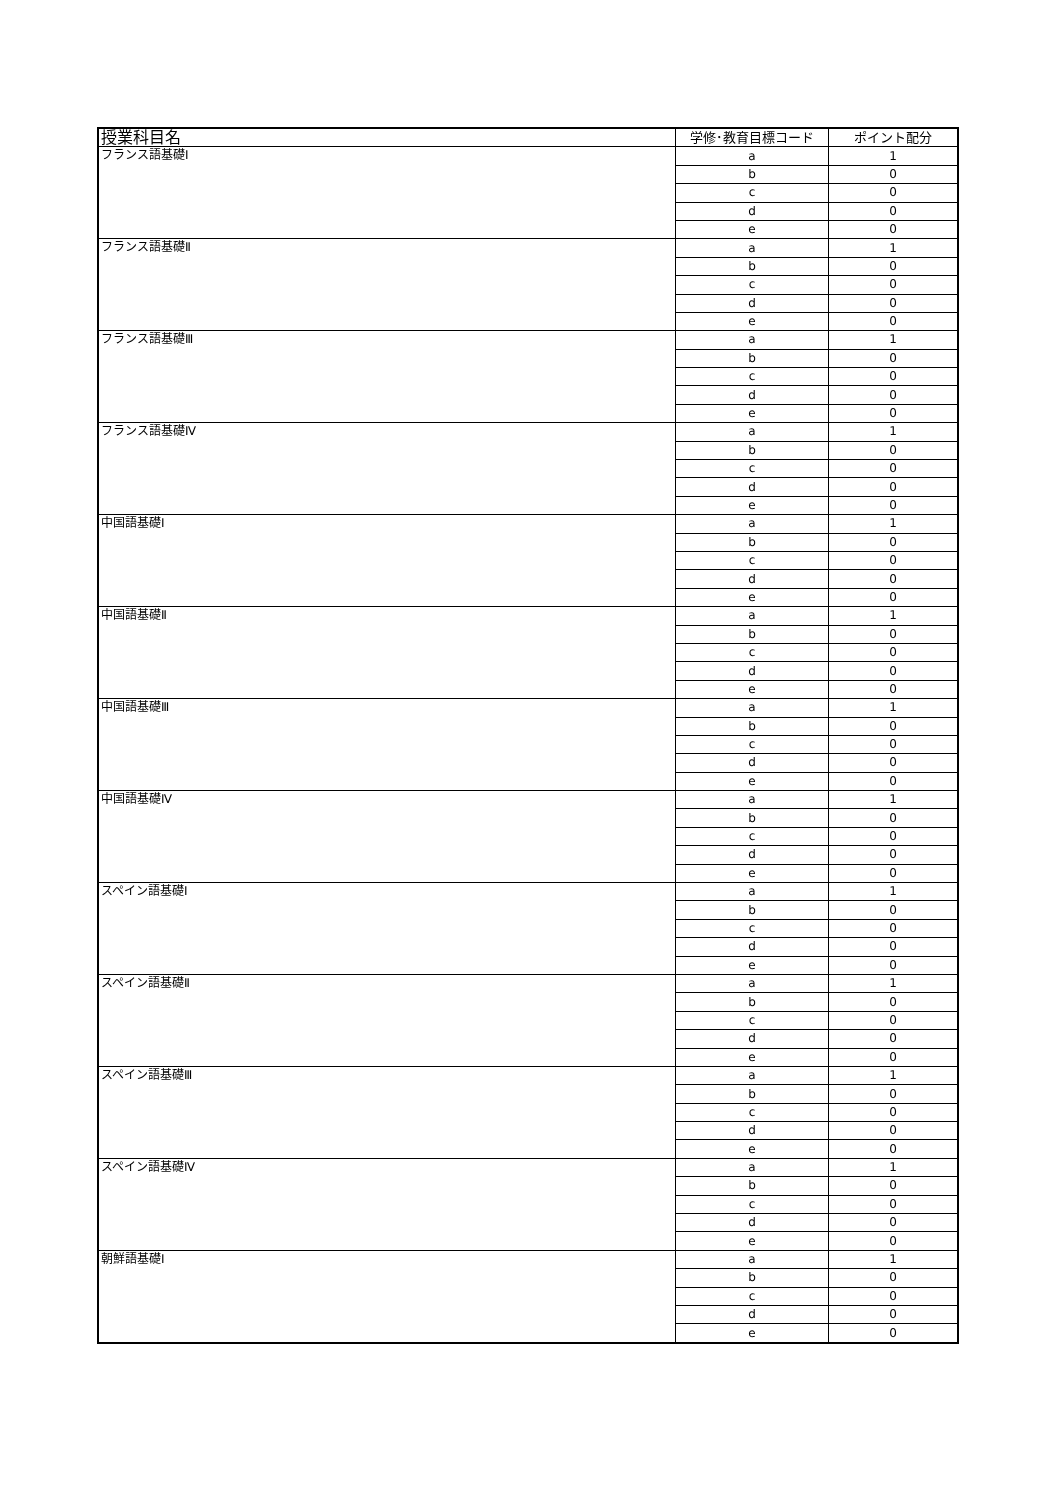| 授業科目名 | 学修･教育目標コード | ポイント配分 |
| --- | --- | --- |
| フランス語基礎Ⅰ | a | 1 |
| | b | 0 |
| | c | 0 |
| | d | 0 |
| | e | 0 |
| フランス語基礎Ⅱ | a | 1 |
| | b | 0 |
| | c | 0 |
| | d | 0 |
| | e | 0 |
| フランス語基礎Ⅲ | a | 1 |
| | b | 0 |
| | c | 0 |
| | d | 0 |
| | e | 0 |
| フランス語基礎Ⅳ | a | 1 |
| | b | 0 |
| | c | 0 |
| | d | 0 |
| | e | 0 |
| 中国語基礎Ⅰ | a | 1 |
| | b | 0 |
| | c | 0 |
| | d | 0 |
| | e | 0 |
| 中国語基礎Ⅱ | a | 1 |
| | b | 0 |
| | c | 0 |
| | d | 0 |
| | e | 0 |
| 中国語基礎Ⅲ | a | 1 |
| | b | 0 |
| | c | 0 |
| | d | 0 |
| | e | 0 |
| 中国語基礎Ⅳ | a | 1 |
| | b | 0 |
| | c | 0 |
| | d | 0 |
| | e | 0 |
| スペイン語基礎Ⅰ | a | 1 |
| | b | 0 |
| | c | 0 |
| | d | 0 |
| | e | 0 |
| スペイン語基礎Ⅱ | a | 1 |
| | b | 0 |
| | c | 0 |
| | d | 0 |
| | e | 0 |
| スペイン語基礎Ⅲ | a | 1 |
| | b | 0 |
| | c | 0 |
| | d | 0 |
| | e | 0 |
| スペイン語基礎Ⅳ | a | 1 |
| | b | 0 |
| | c | 0 |
| | d | 0 |
| | e | 0 |
| 朝鮮語基礎Ⅰ | a | 1 |
| | b | 0 |
| | c | 0 |
| | d | 0 |
| | e | 0 |